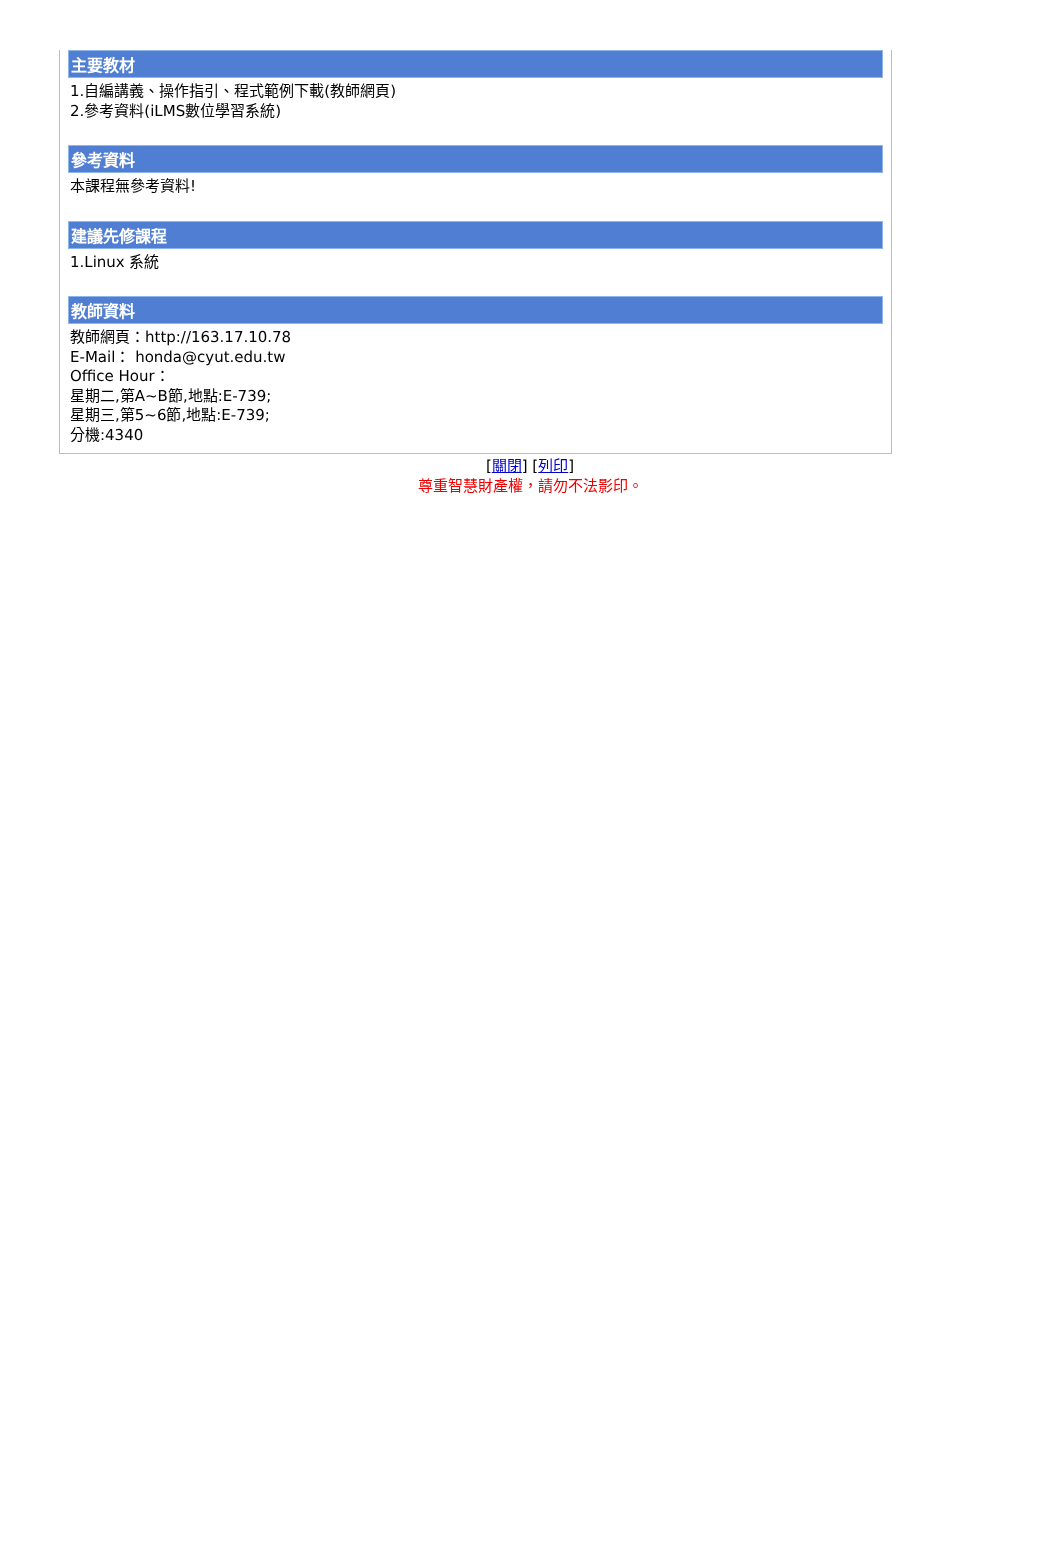主要教材
1.自編講義、操作指引、程式範例下載(教師網頁)
2.參考資料(iLMS數位學習系統)
參考資料
本課程無參考資料!
建議先修課程
1.Linux 系統
教師資料
教師網頁：http://163.17.10.78
E-Mail： honda@cyut.edu.tw
Office Hour：
星期二,第A~B節,地點:E-739;
星期三,第5~6節,地點:E-739;
分機:4340
[關閉] [列印]
尊重智慧財產權，請勿不法影印。